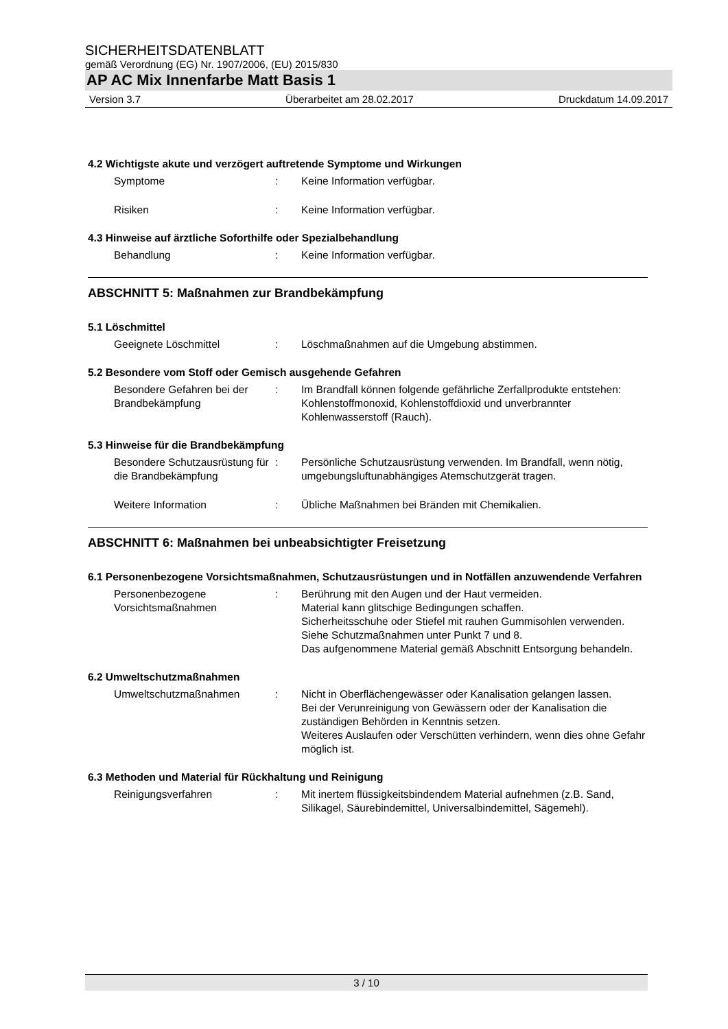SICHERHEITSDATENBLATT
gemäß Verordnung (EG) Nr. 1907/2006, (EU) 2015/830
AP AC Mix Innenfarbe Matt Basis 1
Version 3.7 Überarbeitet am 28.02.2017 Druckdatum 14.09.2017
4.2 Wichtigste akute und verzögert auftretende Symptome und Wirkungen
Symptome : Keine Information verfügbar.
Risiken : Keine Information verfügbar.
4.3 Hinweise auf ärztliche Soforthilfe oder Spezialbehandlung
Behandlung : Keine Information verfügbar.
ABSCHNITT 5: Maßnahmen zur Brandbekämpfung
5.1 Löschmittel
Geeignete Löschmittel : Löschmaßnahmen auf die Umgebung abstimmen.
5.2 Besondere vom Stoff oder Gemisch ausgehende Gefahren
Besondere Gefahren bei der Brandbekämpfung
: Im Brandfall können folgende gefährliche Zerfallprodukte entstehen:
Kohlenstoffmonoxid, Kohlenstoffdioxid und unverbrannter Kohlenwasserstoff (Rauch).
5.3 Hinweise für die Brandbekämpfung
Besondere Schutzausrüstung für die Brandbekämpfung
: Persönliche Schutzausrüstung verwenden. Im Brandfall, wenn nötig, umgebungsluftunabhängiges Atemschutzgerät tragen.
Weitere Information : Übliche Maßnahmen bei Bränden mit Chemikalien.
ABSCHNITT 6: Maßnahmen bei unbeabsichtigter Freisetzung
6.1 Personenbezogene Vorsichtsmaßnahmen, Schutzausrüstungen und in Notfällen anzuwendende Verfahren
Personenbezogene Vorsichtsmaßnahmen
: Berührung mit den Augen und der Haut vermeiden.
Material kann glitschige Bedingungen schaffen.
Sicherheitsschuhe oder Stiefel mit rauhen Gummisohlen verwenden.
Siehe Schutzmaßnahmen unter Punkt 7 und 8.
Das aufgenommene Material gemäß Abschnitt Entsorgung behandeln.
6.2 Umweltschutzmaßnahmen
Umweltschutzmaßnahmen : Nicht in Oberflächengewässer oder Kanalisation gelangen lassen.
Bei der Verunreinigung von Gewässern oder der Kanalisation die zuständigen Behörden in Kenntnis setzen.
Weiteres Auslaufen oder Verschütten verhindern, wenn dies ohne Gefahr möglich ist.
6.3 Methoden und Material für Rückhaltung und Reinigung
Reinigungsverfahren : Mit inertem flüssigkeitsbindendem Material aufnehmen (z.B. Sand, Silikagel, Säurebindemittel, Universalbindemittel, Sägemehl).
3 / 10